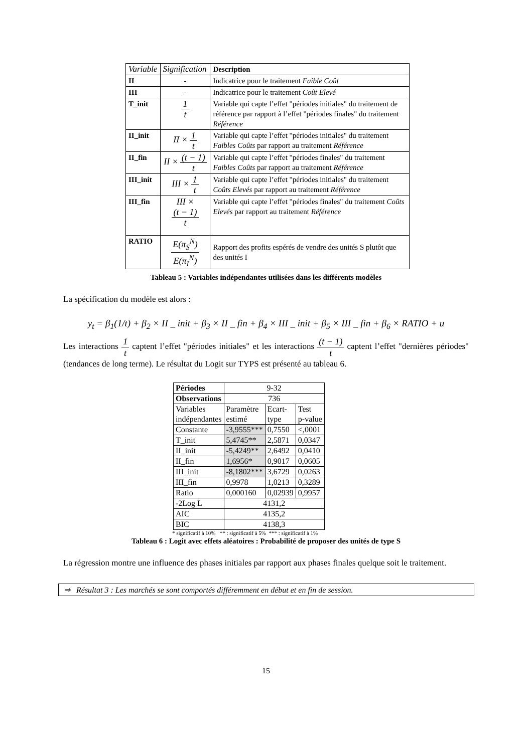| Variable | Signification | Description |
| II | - | Indicatrice pour le traitement Faible Coût |
| III | - | Indicatrice pour le traitement Coût Elevé |
| T_init | 1 t | Variable qui capte l’effet "périodes initiales" du traitement de référence par rapport à l’effet "périodes finales" du traitement Référence |
| II_init | II × 1 t | Variable qui capte l’effet "périodes initiales" du traitement Faibles Coûts par rapport au traitement Référence |
| II_fin | II × (t − 1) t | Variable qui capte l’effet "périodes finales" du traitement Faibles Coûts par rapport au traitement Référence |
| III_init | III × 1 t | Variable qui capte l’effet "périodes initiales" du traitement Coûts Elevés par rapport au traitement Référence |
| III_fin | III × (t − 1) t | Variable qui capte l’effet "périodes finales" du traitement Coûts Elevés par rapport au traitement Référence |
| RATIO | E(π<sub>S</sub><sup>N</sup>) E(π<sub>I</sub><sup>N</sup>) | Rapport des profits espérés de vendre des unités S plutôt que des unités I |
Tableau 5 : Variables indépendantes utilisées dans les différents modèles
La spécification du modèle est alors :
y<sub>t</sub> = β<sub>1</sub>(1/t) + β<sub>2</sub> × II _ init + β<sub>3</sub> × II _ fin + β<sub>4</sub> × III _ init + β<sub>5</sub> × III _ fin + β<sub>6</sub> × RATIO + u
Les interactions 1 t captent l’effet "périodes initiales" et les interactions (t − 1) t captent l’effet "dernières périodes" (tendances de long terme). Le résultat du Logit sur TYPS est présenté au tableau 6.
| Périodes | 9-32 | | |
| Observations | 736 | | |
| Variables indépendantes | Paramètre estimé | Ecart- type | Test p-value |
| Constante | -3,9555*** | 0,7550 | <,0001 |
| T_init | 5,4745** | 2,5871 | 0,0347 |
| II_init | -5,4249** | 2,6492 | 0,0410 |
| II_fin | 1,6956* | 0,9017 | 0,0605 |
| III_init | -8,1802*** | 3,6729 | 0,0263 |
| III_fin | 0,9978 | 1,0213 | 0,3289 |
| Ratio | 0,000160 | 0,02939 | 0,9957 |
| -2Log L | 4131,2 | | |
| AIC | 4135,2 | | |
| BIC | 4138,3 | | |
* significatif à 10% ** : significatif à 5% *** : significatif à 1%
Tableau 6 : Logit avec effets aléatoires : Probabilité de proposer des unités de type S
La régression montre une influence des phases initiales par rapport aux phases finales quelque soit le traitement.
⇒ Résultat 3 : Les marchés se sont comportés différemment en début et en fin de session.
15